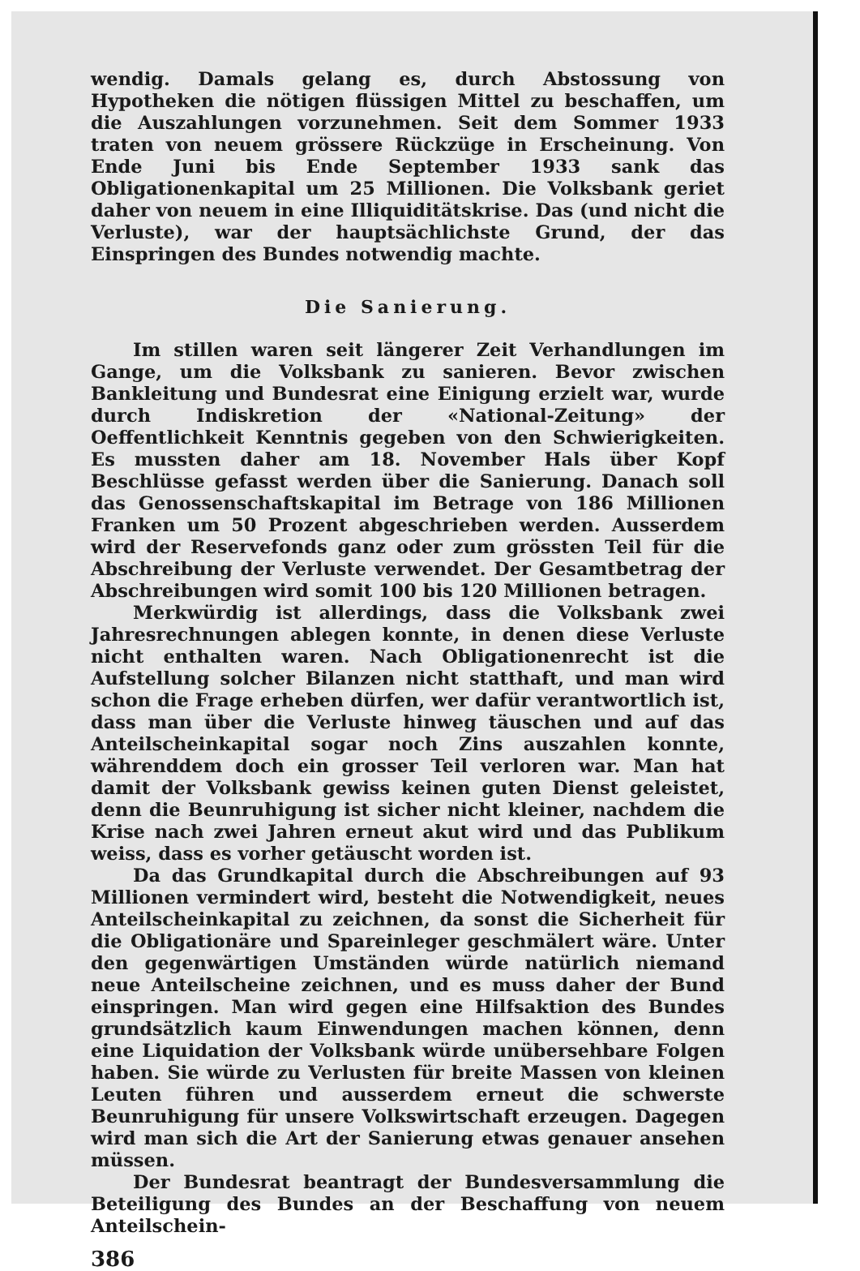wendig. Damals gelang es, durch Abstossung von Hypotheken die nötigen flüssigen Mittel zu beschaffen, um die Auszahlungen vorzunehmen. Seit dem Sommer 1933 traten von neuem grössere Rückzüge in Erscheinung. Von Ende Juni bis Ende September 1933 sank das Obligationenkapital um 25 Millionen. Die Volksbank geriet daher von neuem in eine Illiquiditätskrise. Das (und nicht die Verluste), war der hauptsächlichste Grund, der das Einspringen des Bundes notwendig machte.
Die Sanierung.
Im stillen waren seit längerer Zeit Verhandlungen im Gange, um die Volksbank zu sanieren. Bevor zwischen Bankleitung und Bundesrat eine Einigung erzielt war, wurde durch Indiskretion der «National-Zeitung» der Oeffentlichkeit Kenntnis gegeben von den Schwierigkeiten. Es mussten daher am 18. November Hals über Kopf Beschlüsse gefasst werden über die Sanierung. Danach soll das Genossenschaftskapital im Betrage von 186 Millionen Franken um 50 Prozent abgeschrieben werden. Ausserdem wird der Reservefonds ganz oder zum grössten Teil für die Abschreibung der Verluste verwendet. Der Gesamtbetrag der Abschreibungen wird somit 100 bis 120 Millionen betragen.
Merkwürdig ist allerdings, dass die Volksbank zwei Jahresrechnungen ablegen konnte, in denen diese Verluste nicht enthalten waren. Nach Obligationenrecht ist die Aufstellung solcher Bilanzen nicht statthaft, und man wird schon die Frage erheben dürfen, wer dafür verantwortlich ist, dass man über die Verluste hinweg täuschen und auf das Anteilscheinkapital sogar noch Zins auszahlen konnte, währenddem doch ein grosser Teil verloren war. Man hat damit der Volksbank gewiss keinen guten Dienst geleistet, denn die Beunruhigung ist sicher nicht kleiner, nachdem die Krise nach zwei Jahren erneut akut wird und das Publikum weiss, dass es vorher getäuscht worden ist.
Da das Grundkapital durch die Abschreibungen auf 93 Millionen vermindert wird, besteht die Notwendigkeit, neues Anteilscheinkapital zu zeichnen, da sonst die Sicherheit für die Obligationäre und Spareinleger geschmälert wäre. Unter den gegenwärtigen Umständen würde natürlich niemand neue Anteilscheine zeichnen, und es muss daher der Bund einspringen. Man wird gegen eine Hilfsaktion des Bundes grundsätzlich kaum Einwendungen machen können, denn eine Liquidation der Volksbank würde unübersehbare Folgen haben. Sie würde zu Verlusten für breite Massen von kleinen Leuten führen und ausserdem erneut die schwerste Beunruhigung für unsere Volkswirtschaft erzeugen. Dagegen wird man sich die Art der Sanierung etwas genauer ansehen müssen.
Der Bundesrat beantragt der Bundesversammlung die Beteiligung des Bundes an der Beschaffung von neuem Anteilschein-
386